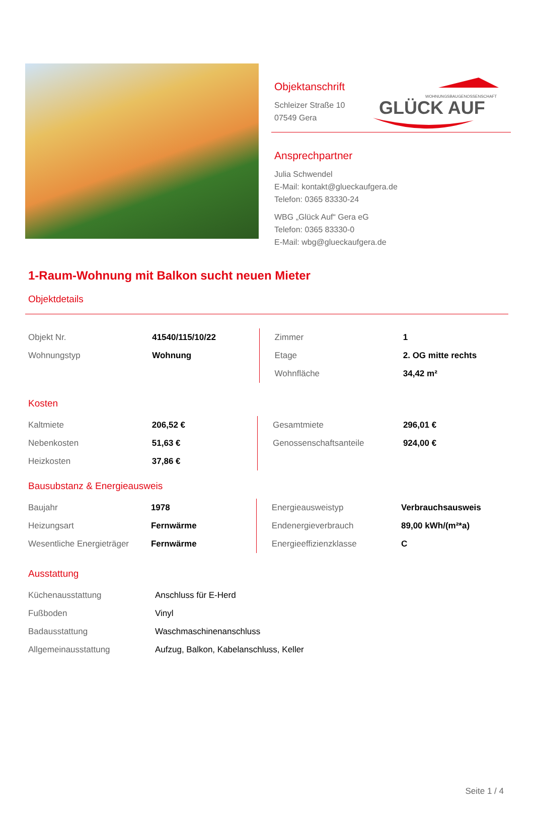WOHNUNGSBAUGENOSSENSCHAFT
GLÜCK AUF
Objektanschrift
Schleizer Straße 10
07549 Gera
Ansprechpartner
Julia Schwendel
E-Mail: kontakt@glueckaufgera.de
Telefon: 0365 83330-24
WBG „Glück Auf“ Gera eG
Telefon: 0365 83330-0
E-Mail: wbg@glueckaufgera.de
1-Raum-Wohnung mit Balkon sucht neuen Mieter
Objektdetails
| Objekt Nr. | 41540/115/10/22 | Zimmer | 1 |
| Wohnungstyp | Wohnung | Etage | 2. OG mitte rechts |
| | | Wohnfläche | 34,42 m² |
Kosten
| Kaltmiete | 206,52 € | Gesamtmiete | 296,01 € |
| Nebenkosten | 51,63 € | Genossenschaftsanteile | 924,00 € |
| Heizkosten | 37,86 € | | |
Bausubstanz & Energieausweis
| Baujahr | 1978 | Energieausweistyp | Verbrauchsausweis |
| Heizungsart | Fernwärme | Endenergieverbrauch | 89,00 kWh/(m²*a) |
| Wesentliche Energieträger | Fernwärme | Energieeffizienzklasse | C |
Ausstattung
| Küchenausstattung | Anschluss für E-Herd |
| Fußboden | Vinyl |
| Badausstattung | Waschmaschinenanschluss |
| Allgemeinausstattung | Aufzug, Balkon, Kabelanschluss, Keller |
Seite 1 / 4